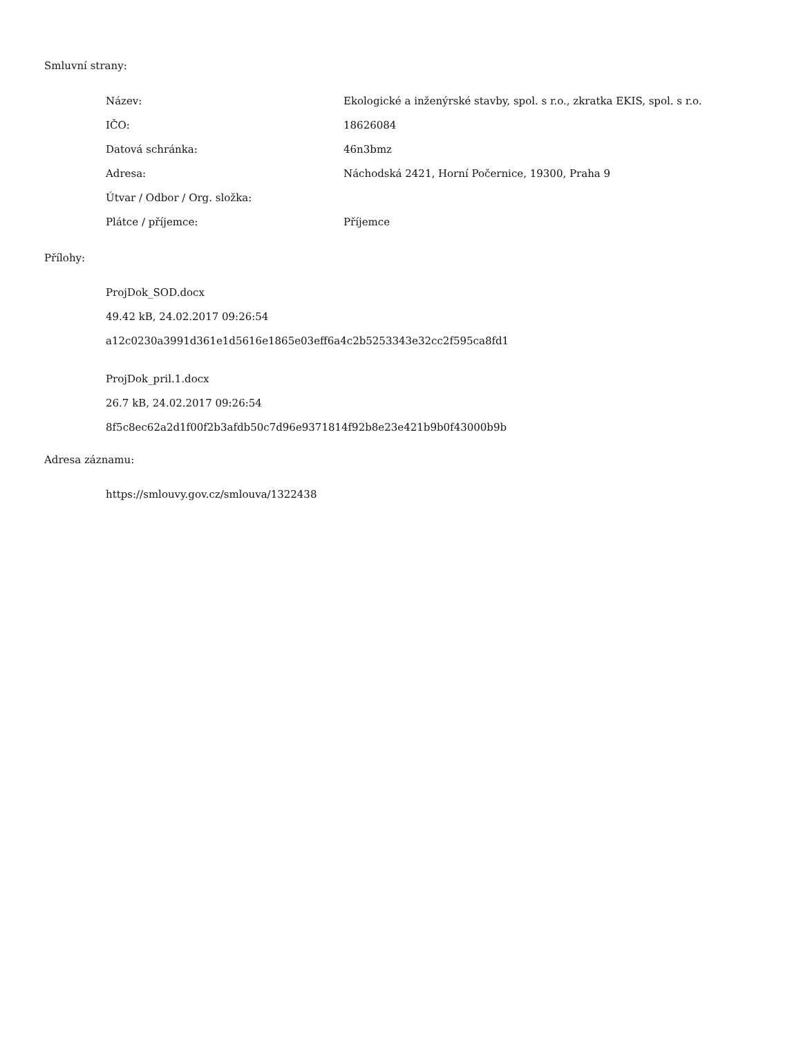Smluvní strany:
| Název: | Ekologické a inženýrské stavby, spol. s r.o., zkratka EKIS, spol. s r.o. |
| IČO: | 18626084 |
| Datová schránka: | 46n3bmz |
| Adresa: | Náchodská 2421, Horní Počernice, 19300, Praha 9 |
| Útvar / Odbor / Org. složka: | |
| Plátce / příjemce: | Příjemce |
Přílohy:
ProjDok_SOD.docx
49.42 kB, 24.02.2017 09:26:54
a12c0230a3991d361e1d5616e1865e03eff6a4c2b5253343e32cc2f595ca8fd1
ProjDok_pril.1.docx
26.7 kB, 24.02.2017 09:26:54
8f5c8ec62a2d1f00f2b3afdb50c7d96e9371814f92b8e23e421b9b0f43000b9b
Adresa záznamu:
https://smlouvy.gov.cz/smlouva/1322438